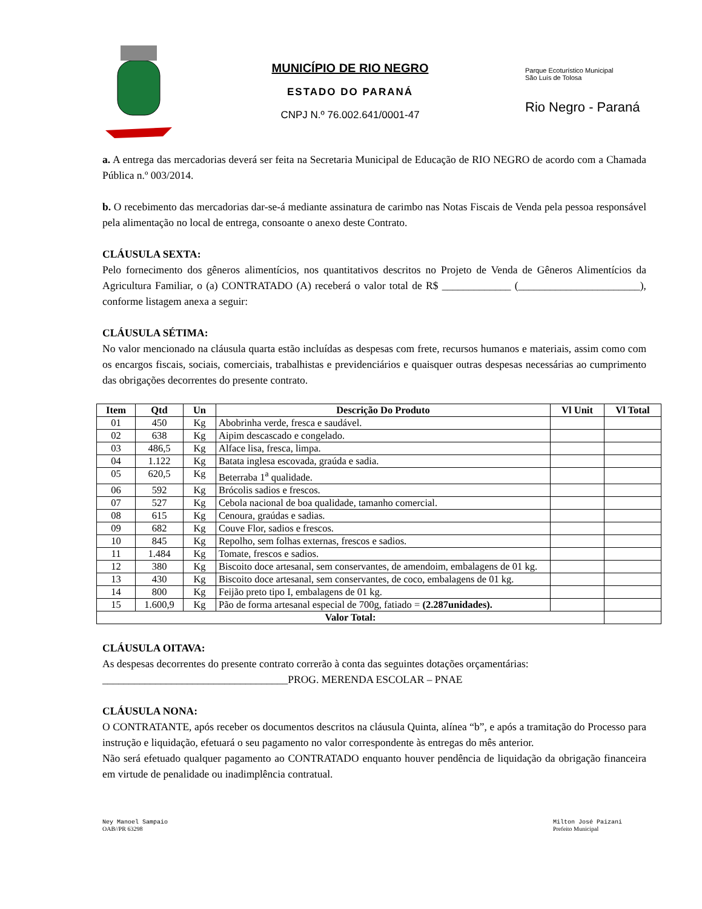MUNICÍPIO DE RIO NEGRO
ESTADO DO PARANÁ
CNPJ N.º 76.002.641/0001-47
Parque Ecoturístico Municipal
São Luís de Tolosa
Rio Negro - Paraná
a. A entrega das mercadorias deverá ser feita na Secretaria Municipal de Educação de RIO NEGRO de acordo com a Chamada Pública n.º 003/2014.
b. O recebimento das mercadorias dar-se-á mediante assinatura de carimbo nas Notas Fiscais de Venda pela pessoa responsável pela alimentação no local de entrega, consoante o anexo deste Contrato.
CLÁUSULA SEXTA:
Pelo fornecimento dos gêneros alimentícios, nos quantitativos descritos no Projeto de Venda de Gêneros Alimentícios da Agricultura Familiar, o (a) CONTRATADO (A) receberá o valor total de R$ _____________ (_______________________), conforme listagem anexa a seguir:
CLÁUSULA SÉTIMA:
No valor mencionado na cláusula quarta estão incluídas as despesas com frete, recursos humanos e materiais, assim como com os encargos fiscais, sociais, comerciais, trabalhistas e previdenciários e quaisquer outras despesas necessárias ao cumprimento das obrigações decorrentes do presente contrato.
| Item | Qtd | Un | Descrição Do Produto | Vl Unit | Vl Total |
| --- | --- | --- | --- | --- | --- |
| 01 | 450 | Kg | Abobrinha verde, fresca e saudável. | | |
| 02 | 638 | Kg | Aipim descascado e congelado. | | |
| 03 | 486,5 | Kg | Alface lisa, fresca, limpa. | | |
| 04 | 1.122 | Kg | Batata inglesa escovada, graúda e sadia. | | |
| 05 | 620,5 | Kg | Beterraba 1<sup>a</sup> qualidade. | | |
| 06 | 592 | Kg | Brócolis sadios e frescos. | | |
| 07 | 527 | Kg | Cebola nacional de boa qualidade, tamanho comercial. | | |
| 08 | 615 | Kg | Cenoura, graúdas e sadias. | | |
| 09 | 682 | Kg | Couve Flor, sadios e frescos. | | |
| 10 | 845 | Kg | Repolho, sem folhas externas, frescos e sadios. | | |
| 11 | 1.484 | Kg | Tomate, frescos e sadios. | | |
| 12 | 380 | Kg | Biscoito doce artesanal, sem conservantes, de amendoim, embalagens de 01 kg. | | |
| 13 | 430 | Kg | Biscoito doce artesanal, sem conservantes, de coco, embalagens de 01 kg. | | |
| 14 | 800 | Kg | Feijão preto tipo I, embalagens de 01 kg. | | |
| 15 | 1.600,9 | Kg | Pão de forma artesanal especial de 700g, fatiado = (2.287unidades). | | |
| Valor Total: | | | | | |
CLÁUSULA OITAVA:
As despesas decorrentes do presente contrato correrão à conta das seguintes dotações orçamentárias:
___________________________________PROG. MERENDA ESCOLAR – PNAE
CLÁUSULA NONA:
O CONTRATANTE, após receber os documentos descritos na cláusula Quinta, alínea “b”, e após a tramitação do Processo para instrução e liquidação, efetuará o seu pagamento no valor correspondente às entregas do mês anterior.
Não será efetuado qualquer pagamento ao CONTRATADO enquanto houver pendência de liquidação da obrigação financeira em virtude de penalidade ou inadimplência contratual.
Ney Manoel Sampaio
OAB//PR 63298
Milton José Paizani
Prefeito Municipal